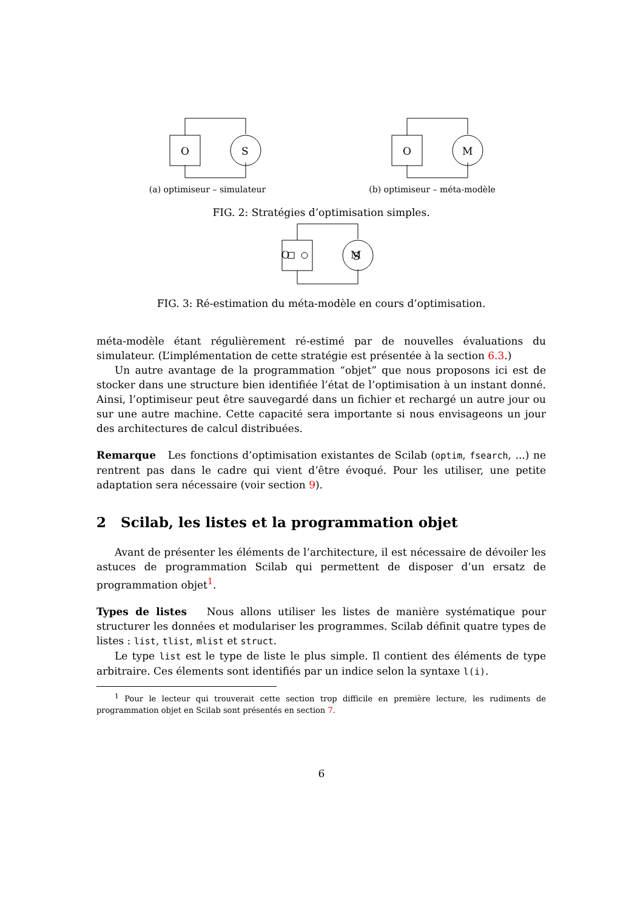O
S
(a) optimiseur – simulateur
O
M
(b) optimiseur – méta-modèle
FIG. 2: Stratégies d’optimisation simples.
S
O M
FIG. 3: Ré-estimation du méta-modèle en cours d’optimisation.
méta-modèle étant régulièrement ré-estimé par de nouvelles évaluations du simulateur. (L’implémentation de cette stratégie est présentée à la section 6.3.)
Un autre avantage de la programmation “objet” que nous proposons ici est de stocker dans une structure bien identifiée l’état de l’optimisation à un instant donné. Ainsi, l’optimiseur peut être sauvegardé dans un fichier et rechargé un autre jour ou sur une autre machine. Cette capacité sera importante si nous envisageons un jour des architectures de calcul distribuées.
Remarque Les fonctions d’optimisation existantes de Scilab (optim, fsearch, ...) ne rentrent pas dans le cadre qui vient d’être évoqué. Pour les utiliser, une petite adaptation sera nécessaire (voir section 9).
2 Scilab, les listes et la programmation objet
Avant de présenter les éléments de l’architecture, il est nécessaire de dévoiler les astuces de programmation Scilab qui permettent de disposer d’un ersatz de programmation objet<sup>1</sup>.
Types de listes Nous allons utiliser les listes de manière systématique pour structurer les données et modulariser les programmes. Scilab définit quatre types de listes : list, tlist, mlist et struct.
Le type list est le type de liste le plus simple. Il contient des éléments de type arbitraire. Ces élements sont identifiés par un indice selon la syntaxe l(i).
<sup>1</sup> Pour le lecteur qui trouverait cette section trop difficile en première lecture, les rudiments de programmation objet en Scilab sont présentés en section 7.
6